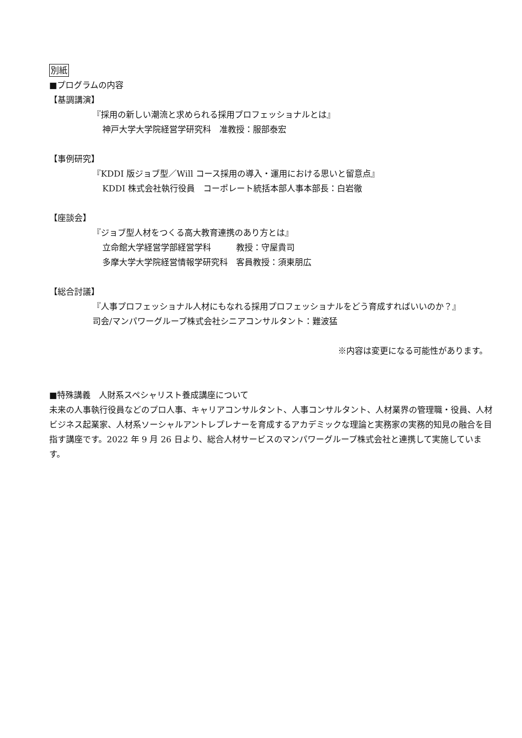別紙
■プログラムの内容
【基調講演】
『採用の新しい潮流と求められる採用プロフェッショナルとは』
神戸大学大学院経営学研究科　准教授：服部泰宏
【事例研究】
『KDDI 版ジョブ型／Will コース採用の導入・運用における思いと留意点』
KDDI 株式会社執行役員　コーポレート統括本部人事本部長：白岩徹
【座談会】
『ジョブ型人材をつくる高大教育連携のあり方とは』
立命館大学経営学部経営学科　　　教授：守屋貴司
多摩大学大学院経営情報学研究科　客員教授：須東朋広
【総合討議】
『人事プロフェッショナル人材にもなれる採用プロフェッショナルをどう育成すればいいのか？』
司会/マンパワーグループ株式会社シニアコンサルタント：難波猛
※内容は変更になる可能性があります。
■特殊講義　人財系スペシャリスト養成講座について
未来の人事執行役員などのプロ人事、キャリアコンサルタント、人事コンサルタント、人材業界の管理職・役員、人材ビジネス起業家、人材系ソーシャルアントレプレナーを育成するアカデミックな理論と実務家の実務的知見の融合を目指す講座です。2022 年 9 月 26 日より、総合人材サービスのマンパワーグループ株式会社と連携して実施しています。